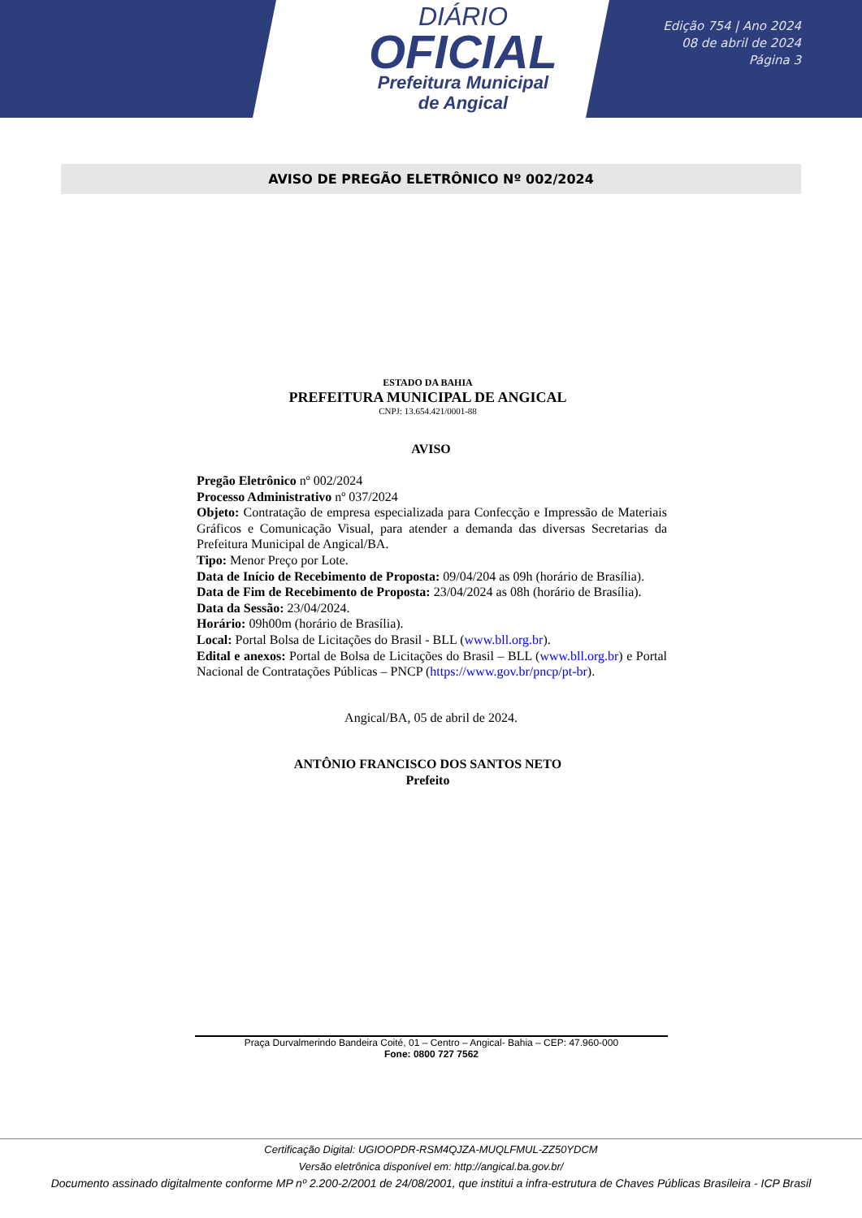DIÁRIO
OFICIAL
Prefeitura Municipal
de Angical
Edição 754 | Ano 2024
08 de abril de 2024
Página 3
AVISO DE PREGÃO ELETRÔNICO Nº 002/2024
ESTADO DA BAHIA
PREFEITURA MUNICIPAL DE ANGICAL
CNPJ: 13.654.421/0001-88
AVISO
Pregão Eletrônico nº 002/2024
Processo Administrativo nº 037/2024
Objeto: Contratação de empresa especializada para Confecção e Impressão de Materiais Gráficos e Comunicação Visual, para atender a demanda das diversas Secretarias da Prefeitura Municipal de Angical/BA.
Tipo: Menor Preço por Lote.
Data de Início de Recebimento de Proposta: 09/04/204 as 09h (horário de Brasília).
Data de Fim de Recebimento de Proposta: 23/04/2024 as 08h (horário de Brasília).
Data da Sessão: 23/04/2024.
Horário: 09h00m (horário de Brasília).
Local: Portal Bolsa de Licitações do Brasil - BLL (www.bll.org.br).
Edital e anexos: Portal de Bolsa de Licitações do Brasil – BLL (www.bll.org.br) e Portal Nacional de Contratações Públicas – PNCP (https://www.gov.br/pncp/pt-br).
Angical/BA, 05 de abril de 2024.
ANTÔNIO FRANCISCO DOS SANTOS NETO
Prefeito
Praça Durvalmerindo Bandeira Coité, 01 – Centro – Angical- Bahia – CEP: 47.960-000
Fone: 0800 727 7562
Certificação Digital: UGIOOPDR-RSM4QJZA-MUQLFMUL-ZZ50YDCM
Versão eletrônica disponível em: http://angical.ba.gov.br/
Documento assinado digitalmente conforme MP nº 2.200-2/2001 de 24/08/2001, que institui a infra-estrutura de Chaves Públicas Brasileira - ICP Brasil